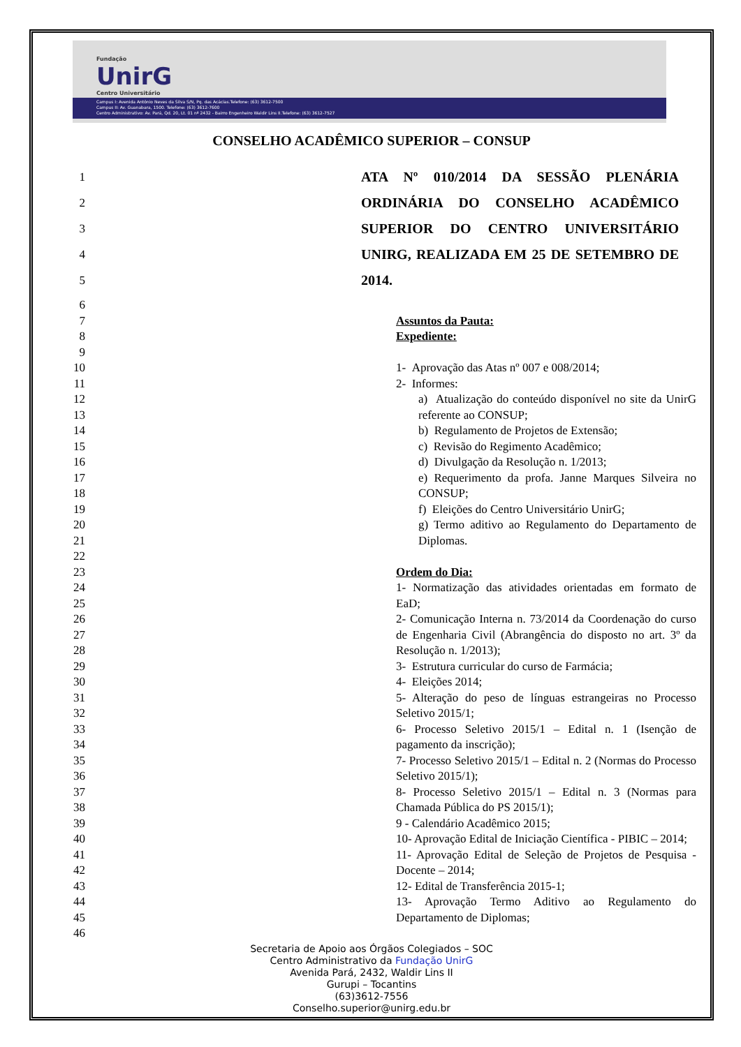Fundação
UnirG
Centro Universitário
Campus I: Avenida Antônio Neves da Silva S/N, Pq. das Acácias.Telefone: (63) 3612-7500
Campus II: Av. Guanabara, 1500. Telefone: (63) 3612-7600
Centro Administrativo: Av. Pará, Qd. 20, Lt. 01 nº 2432 - Bairro Engenheiro Waldir Lins II.Telefone: (63) 3612-7527
CONSELHO ACADÊMICO SUPERIOR – CONSUP
1
2
3
4
5 ATA Nº 010/2014 DA SESSÃO PLENÁRIA ORDINÁRIA DO CONSELHO ACADÊMICO SUPERIOR DO CENTRO UNIVERSITÁRIO UNIRG, REALIZADA EM 25 DE SETEMBRO DE 2014.
6
7
8
9
10
11
12
13
14
15
16
17
18
19
20
21
22
23
24
25
26
27
28
29
30
31
32
33
34
35
36
37
38
39
40
41
42
43
44
45
46
Assuntos da Pauta:
Expediente:
1- Aprovação das Atas nº 007 e 008/2014;
2- Informes:
a) Atualização do conteúdo disponível no site da UnirG referente ao CONSUP;
b) Regulamento de Projetos de Extensão;
c) Revisão do Regimento Acadêmico;
d) Divulgação da Resolução n. 1/2013;
e) Requerimento da profa. Janne Marques Silveira no CONSUP;
f) Eleições do Centro Universitário UnirG;
g) Termo aditivo ao Regulamento do Departamento de Diplomas.
Ordem do Dia:
1- Normatização das atividades orientadas em formato de EaD;
2- Comunicação Interna n. 73/2014 da Coordenação do curso de Engenharia Civil (Abrangência do disposto no art. 3º da Resolução n. 1/2013);
3- Estrutura curricular do curso de Farmácia;
4- Eleições 2014;
5- Alteração do peso de línguas estrangeiras no Processo Seletivo 2015/1;
6- Processo Seletivo 2015/1 – Edital n. 1 (Isenção de pagamento da inscrição);
7- Processo Seletivo 2015/1 – Edital n. 2 (Normas do Processo Seletivo 2015/1);
8- Processo Seletivo 2015/1 – Edital n. 3 (Normas para Chamada Pública do PS 2015/1);
9 - Calendário Acadêmico 2015;
10- Aprovação Edital de Iniciação Científica - PIBIC – 2014;
11- Aprovação Edital de Seleção de Projetos de Pesquisa - Docente – 2014;
12- Edital de Transferência 2015-1;
13- Aprovação Termo Aditivo ao Regulamento do Departamento de Diplomas;
Secretaria de Apoio aos Órgãos Colegiados – SOC
Centro Administrativo da Fundação UnirG
Avenida Pará, 2432, Waldir Lins II
Gurupi – Tocantins
(63)3612-7556
Conselho.superior@unirg.edu.br